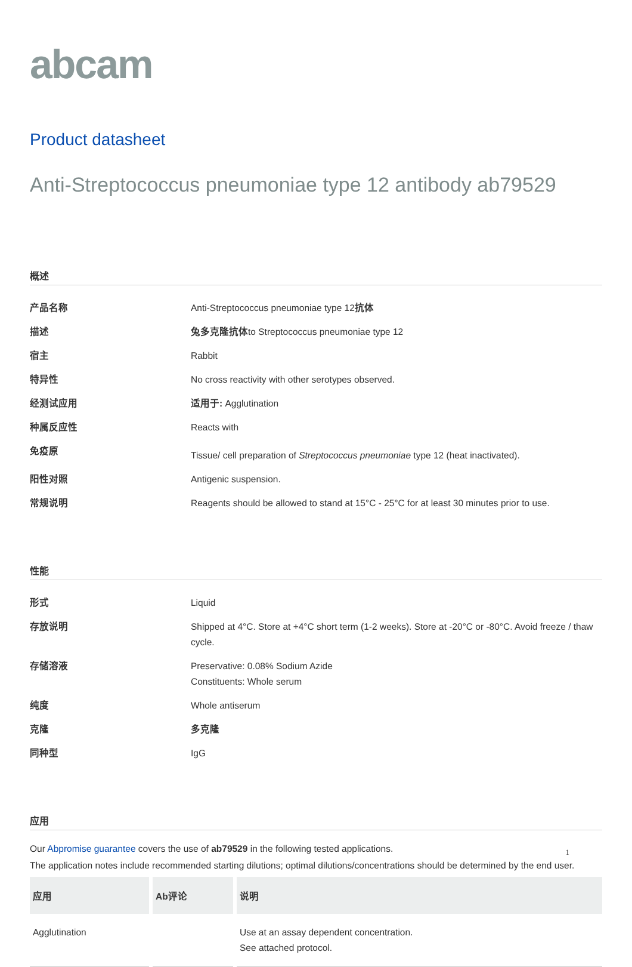abcam
Product datasheet
Anti-Streptococcus pneumoniae type 12 antibody ab79529
概述
| 产品名称 | Anti-Streptococcus pneumoniae type 12 抗体 |
| 描述 | 兔多克隆抗体 to Streptococcus pneumoniae type 12 |
| 宿主 | Rabbit |
| 特异性 | No cross reactivity with other serotypes observed. |
| 经测试应用 | 适用于: Agglutination |
| 种属反应性 | Reacts with |
| 免疫原 | Tissue/ cell preparation of Streptococcus pneumoniae type 12 (heat inactivated). |
| 阳性对照 | Antigenic suspension. |
| 常规说明 | Reagents should be allowed to stand at 15°C - 25°C for at least 30 minutes prior to use. |
性能
| 形式 | Liquid |
| 存放说明 | Shipped at 4°C. Store at +4°C short term (1-2 weeks). Store at -20°C or -80°C. Avoid freeze / thaw cycle. |
| 存储溶液 | Preservative: 0.08% Sodium Azide Constituents: Whole serum |
| 纯度 | Whole antiserum |
| 克隆 | 多克隆 |
| 同种型 | IgG |
应用
Our Abpromise guarantee covers the use of ab79529 in the following tested applications.
The application notes include recommended starting dilutions; optimal dilutions/concentrations should be determined by the end user.
| 应用 | Ab评论 | 说明 |
| --- | --- | --- |
| Agglutination | | Use at an assay dependent concentration. See attached protocol. |
1